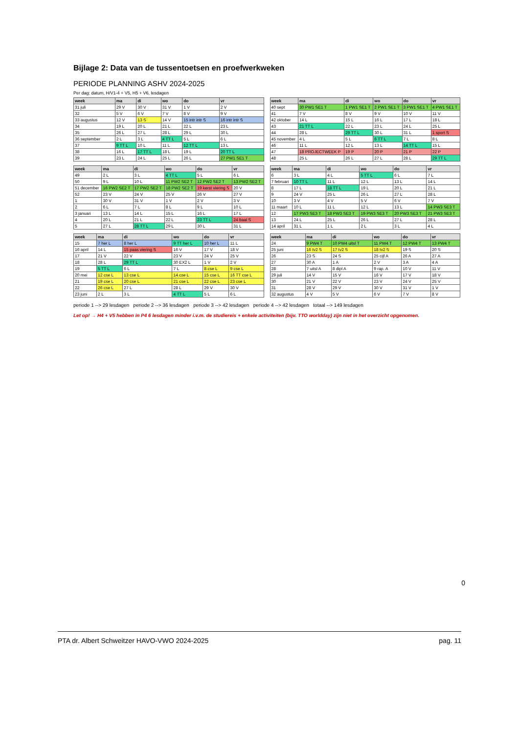Bijlage 2: Data van de tussentoetsen en proefwerkweken
PERIODE PLANNING ASHV 2024-2025
Per dag: datum, H/V1-4 + V5, H5 + V6, lesdagen
| week | ma | di | wo | do | vr |
| --- | --- | --- | --- | --- | --- |
| 31 juli | 29 V | 30 V | 31 V | 1 V | 2 V |
| 32 | 5 V | 6 V | 7 V | 8 V | 9 V |
| 33 augustus | 12 V | 13 S | 14 V | 15 intr intr S | 16 intr intr S |
| 34 | 19 L | 20 L | 21 L | 22 L | 23 L |
| 35 | 26 L | 27 L | 28 L | 29 L | 30 L |
| 36 september | 2 L | 3 L | 4 TT L | 5 L | 6 L |
| 37 | 9 TT L | 10 L | 11 L | 12 TT L | 13 L |
| 38 | 16 L | 17 TT L | 18 L | 19 L | 20 TT L |
| 39 | 23 L | 24 L | 25 L | 26 L | 27 PW1 SE1 T |
| week | ma | di | wo | do | vr |
| --- | --- | --- | --- | --- | --- |
| 40 sept | 30 PW1 SE1 T | 1 PW1 SE1 T | 2 PW1 SE1 T | 3 PW1 SE1 T | 4 PW1 SE1 T |
| 41 | 7 V | 8 V | 9 V | 10 V | 11 V |
| 42 oktober | 14 L | 15 L | 16 L | 17 L | 18 L |
| 43 | 21 TT L | 22 L | 23 L | 24 L | 25 L |
| 44 | 28 L | 29 TT L | 30 L | 31 L | 1 sport S |
| 45 november | 4 L | 5 L | 6 TT L | 7 L | 8 L |
| 46 | 11 L | 12 L | 13 L | 14 TT L | 15 L |
| 47 | 18 PROJECTWEEK P | 19 P | 20 P | 21 P | 22 P |
| 48 | 25 L | 26 L | 27 L | 28 L | 29 TT L |
| week | ma | di | wo | do | vr |
| --- | --- | --- | --- | --- | --- |
| 49 | 2 L | 3 L | 4 TT L | 5 L | 6 L |
| 50 | 9 L | 10 L | 11 PW2 SE2 T | 12 PW2 SE2 T | 13 PW2 SE2 T |
| 51 december | 16 PW2 SE2 T | 17 PW2 SE2 T | 18 PW2 SE2 T | 19 kerst viering S | 20 V |
| 52 | 23 V | 24 V | 25 V | 26 V | 27 V |
| 1 | 30 V | 31 V | 1 V | 2 V | 3 V |
| 2 | 6 L | 7 L | 8 L | 9 L | 10 L |
| 3 januari | 13 L | 14 L | 15 L | 16 L | 17 L |
| 4 | 20 L | 21 L | 22 L | 23 TT L | 24 baal S |
| 5 | 27 L | 28 TT L | 29 L | 30 L | 31 L |
| week | ma | di | wo | do | vr |
| --- | --- | --- | --- | --- | --- |
| 6 | 3 L | 4 L | 5 TT L | 6 L | 7 L |
| 7 februari | 10 TT L | 11 L | 12 L | 13 L | 14 L |
| 8 | 17 L | 18 TT L | 19 L | 20 L | 21 L |
| 9 | 24 V | 25 L | 26 L | 27 L | 28 L |
| 10 | 3 V | 4 V | 5 V | 6 V | 7 V |
| 11 maart | 10 L | 11 L | 12 L | 13 L | 14 PW3 SE3 T |
| 12 | 17 PW3 SE3 T | 18 PW3 SE3 T | 19 PW3 SE3 T | 20 PW3 SE3 T | 21 PW3 SE3 T |
| 13 | 24 L | 25 L | 26 L | 27 L | 28 L |
| 14 april | 31 L | 1 L | 2 L | 3 L | 4 L |
| week | ma | di | wo | do | vr |
| --- | --- | --- | --- | --- | --- |
| 15 | 7 her L | 8 her L | 9 TT her L | 10 her L | 11 L |
| 16 april | 14 L | 15 paas viering S | 16 V | 17 V | 18 V |
| 17 | 21 V | 22 V | 23 V | 24 V | 25 V |
| 18 | 28 L | 29 TT L | 30 EX2 L | 1 V | 2 V |
| 19 | 5 TT L | 6 L | 7 L | 8 cse L | 9 cse L |
| 20 mei | 12 cse L | 13 cse L | 14 cse L | 15 cse L | 16 TT cse L |
| 21 | 19 cse L | 20 cse L | 21 cse L | 22 cse L | 23 cse L |
| 22 | 26 cse L | 27 L | 28 L | 29 V | 30 V |
| 23 juni | 2 L | 3 L | 4 TT L | 5 L | 6 L |
| week | ma | di | wo | do | vr |
| --- | --- | --- | --- | --- | --- |
| 24 | 9 PW4 T | 10 PW4 uitsl T | 11 PW4 T | 12 PW4 T | 13 PW4 T |
| 25 juni | 16 tv2 S | 17 tv2 S | 18 tv2 S | 19 S | 20 S |
| 26 | 23 S | 24 S | 25 cijf A | 26 A | 27 A |
| 27 | 30 A | 1 A | 2 V | 3 A | 4 A |
| 28 | 7 uitsl A | 8 dipl A | 9 rap. A | 10 V | 11 V |
| 29 juli | 14 V | 15 V | 16 V | 17 V | 18 V |
| 30 | 21 V | 22 V | 23 V | 24 V | 25 V |
| 31 | 28 V | 29 V | 30 V | 31 V | 1 V |
| 32 augustus | 4 V | 5 V | 6 V | 7 V | 8 V |
periode 1 --> 29 lesdagen periode 2 --> 36 lesdagen periode 3 --> 42 lesdagen periode 4 --> 42 lesdagen totaal --> 149 lesdagen
Let op! → H4 + V5 hebben in P4 6 lesdagen minder i.v.m. de studiereis + enkele activiteiten (bijv. TTO worldday) zijn niet in het overzicht opgenomen.
0
PTA dr. Albert Schweitzer HAVO-VWO 2024-2025 pag. 11